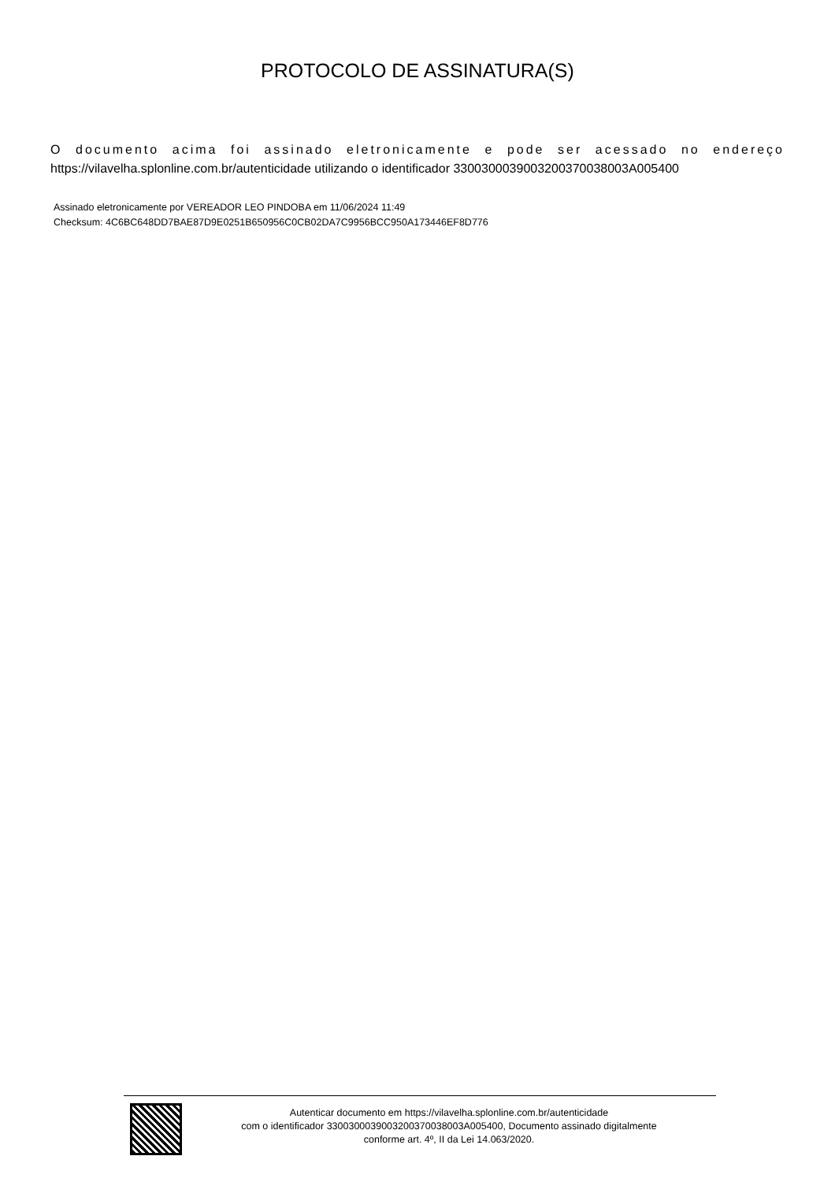PROTOCOLO DE ASSINATURA(S)
O documento acima foi assinado eletronicamente e pode ser acessado no endereço
https://vilavelha.splonline.com.br/autenticidade utilizando o identificador 330030003900320037003800​3A005400
Assinado eletronicamente por VEREADOR LEO PINDOBA em 11/06/2024 11:49
Checksum: 4C6BC648DD7BAE87D9E0251B650956C0CB02DA7C9956BCC950A173446EF8D776
Autenticar documento em https://vilavelha.splonline.com.br/autenticidade
com o identificador 3300300039003200370038003A005400, Documento assinado digitalmente
conforme art. 4º, II da Lei 14.063/2020.